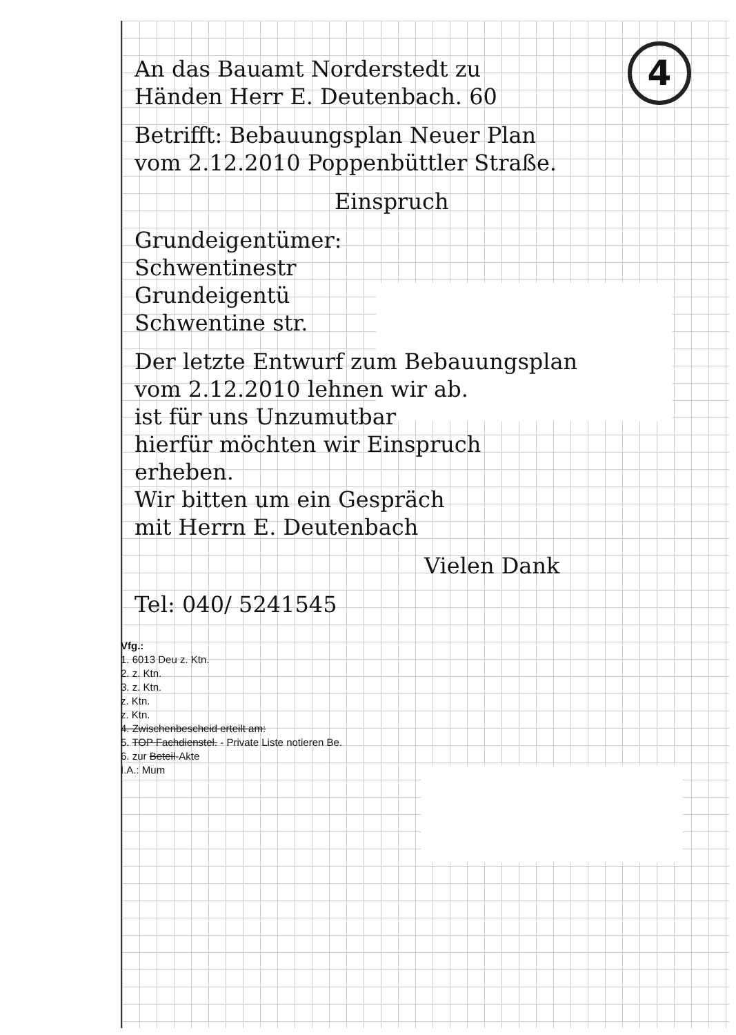4
An das Bauamt Norderstedt zu
Händen Herr E. Deutenbach. 60
Betrifft: Bebauungsplan Neuer Plan
vom 2.12.2010 Poppenbüttler Straße.
Einspruch
Grundeigentümer:
Schwentinestr
Grundeigentü
Schwentine str.
Der letzte Entwurf zum Bebauungsplan
vom 2.12.2010 lehnen wir ab.
ist für uns Unzumutbar
hierfür möchten wir Einspruch
erheben.
Wir bitten um ein Gespräch
mit Herrn E. Deutenbach
Vielen Dank
Tel: 040/ 5241545
Vfg.:
1. 6013 Deu z. Ktn.
2. z. Ktn.
3. z. Ktn.
z. Ktn.
z. Ktn.
4. Zwischenbescheid erteilt am:
5. TOP Fachdienstel. - Private Liste notieren Be.
6. zur Beteil-Akte
I.A.: Mum